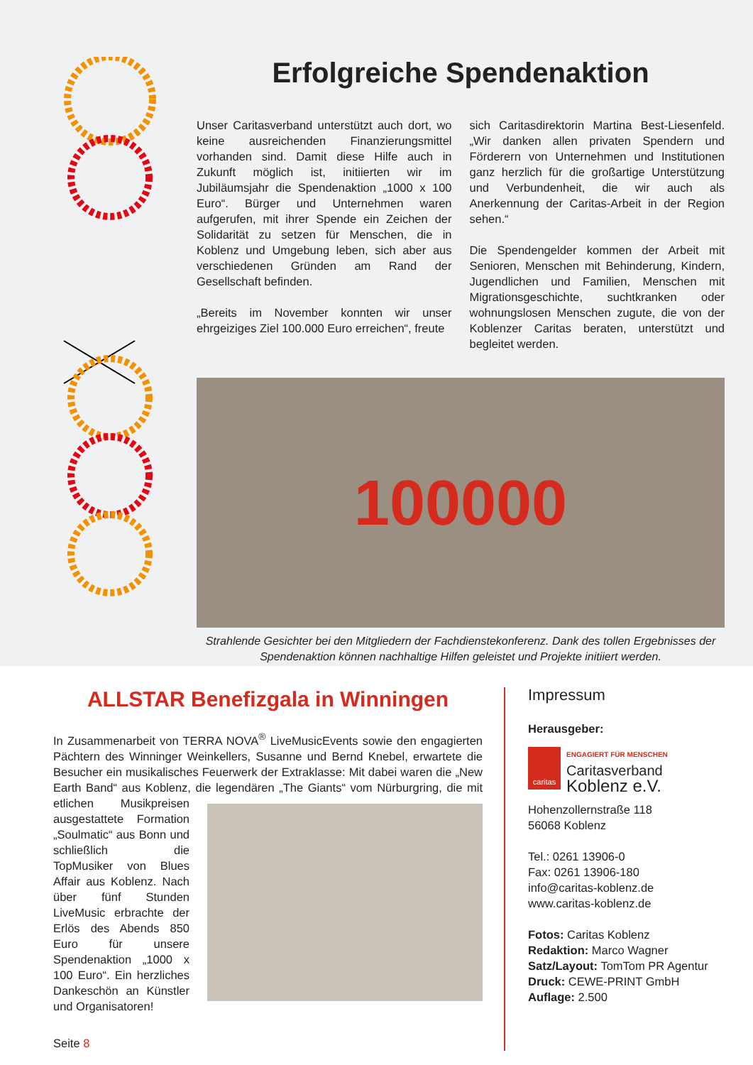Erfolgreiche Spendenaktion
Unser Caritasverband unterstützt auch dort, wo keine ausreichenden Finanzierungsmittel vorhanden sind. Damit diese Hilfe auch in Zukunft möglich ist, initiierten wir im Jubiläumsjahr die Spendenaktion „1000 x 100 Euro“. Bürger und Unternehmen waren aufgerufen, mit ihrer Spende ein Zeichen der Solidarität zu setzen für Menschen, die in Koblenz und Umgebung leben, sich aber aus verschiedenen Gründen am Rand der Gesellschaft befinden.
„Bereits im November konnten wir unser ehrgeiziges Ziel 100.000 Euro erreichen“, freute
sich Caritasdirektorin Martina Best-Liesenfeld. „Wir danken allen privaten Spendern und Förderern von Unternehmen und Institutionen ganz herzlich für die großartige Unterstützung und Verbundenheit, die wir auch als Anerkennung der Caritas-Arbeit in der Region sehen.“
Die Spendengelder kommen der Arbeit mit Senioren, Menschen mit Behinderung, Kindern, Jugendlichen und Familien, Menschen mit Migrationsgeschichte, suchtkranken oder wohnungslosen Menschen zugute, die von der Koblenzer Caritas beraten, unterstützt und begleitet werden.
100000
Strahlende Gesichter bei den Mitgliedern der Fachdienstekonferenz. Dank des tollen Ergebnisses der Spendenaktion können nachhaltige Hilfen geleistet und Projekte initiiert werden.
ALLSTAR Benefizgala in Winningen
In Zusammenarbeit von TERRA NOVA<sup>®</sup> LiveMusicEvents sowie den engagierten Pächtern des Winninger Weinkellers, Susanne und Bernd Knebel, erwartete die Besucher ein musikalisches Feuerwerk der Extraklasse: Mit dabei waren die „New Earth Band“ aus Koblenz, die legendären „The Giants“ vom Nürburgring, die mit etlichen Musikpreisen ausgestattete Formation „Soulmatic“ aus Bonn und schließlich die TopMusiker von Blues Affair aus Koblenz. Nach über fünf Stunden LiveMusic erbrachte der Erlös des Abends 850 Euro für unsere Spendenaktion „1000 x 100 Euro“. Ein herzliches Dankeschön an Künstler und Organisatoren!
Seite 8
Impressum
Herausgeber:
caritas
ENGAGIERT FÜR MENSCHEN
Caritasverband
Koblenz e.V.
Hohenzollernstraße 118
56068 Koblenz
Tel.: 0261 13906-0
Fax: 0261 13906-180
info@caritas-koblenz.de
www.caritas-koblenz.de
Fotos: Caritas Koblenz
Redaktion: Marco Wagner
Satz/Layout: TomTom PR Agentur
Druck: CEWE-PRINT GmbH
Auflage: 2.500